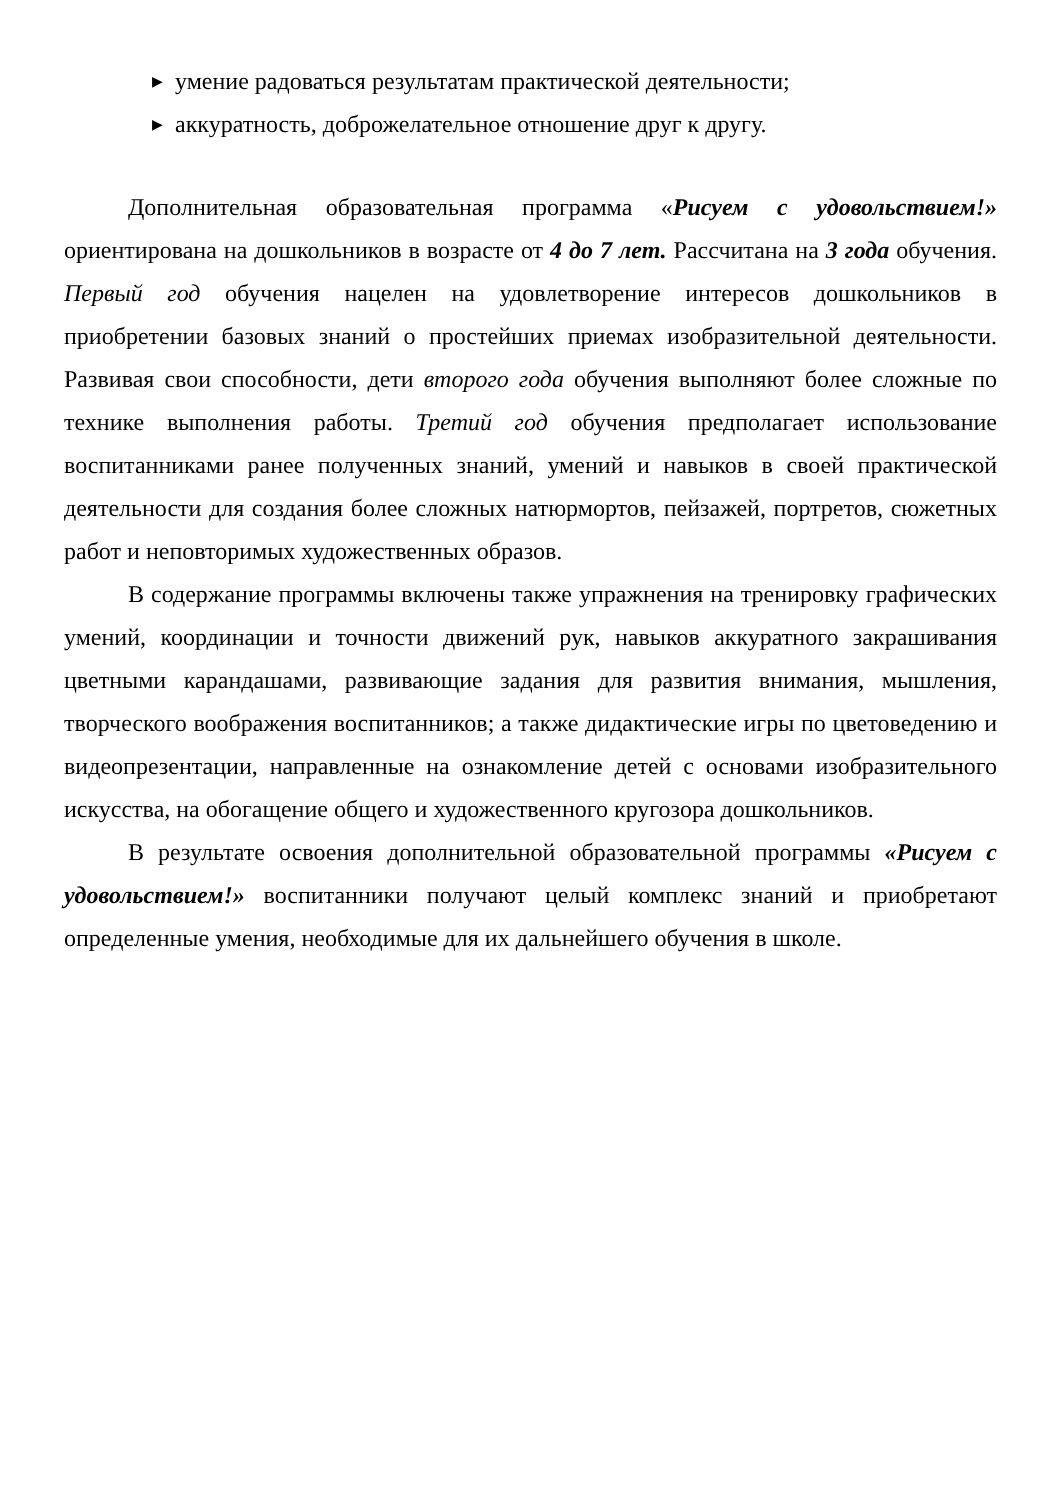▶ умение радоваться результатам практической деятельности;
▶ аккуратность, доброжелательное отношение друг к другу.
Дополнительная образовательная программа «Рисуем с удовольствием!» ориентирована на дошкольников в возрасте от 4 до 7 лет. Рассчитана на 3 года обучения. Первый год обучения нацелен на удовлетворение интересов дошкольников в приобретении базовых знаний о простейших приемах изобразительной деятельности. Развивая свои способности, дети второго года обучения выполняют более сложные по технике выполнения работы. Третий год обучения предполагает использование воспитанниками ранее полученных знаний, умений и навыков в своей практической деятельности для создания более сложных натюрмортов, пейзажей, портретов, сюжетных работ и неповторимых художественных образов.
В содержание программы включены также упражнения на тренировку графических умений, координации и точности движений рук, навыков аккуратного закрашивания цветными карандашами, развивающие задания для развития внимания, мышления, творческого воображения воспитанников; а также дидактические игры по цветоведению и видеопрезентации, направленные на ознакомление детей с основами изобразительного искусства, на обогащение общего и художественного кругозора дошкольников.
В результате освоения дополнительной образовательной программы «Рисуем с удовольствием!» воспитанники получают целый комплекс знаний и приобретают определенные умения, необходимые для их дальнейшего обучения в школе.